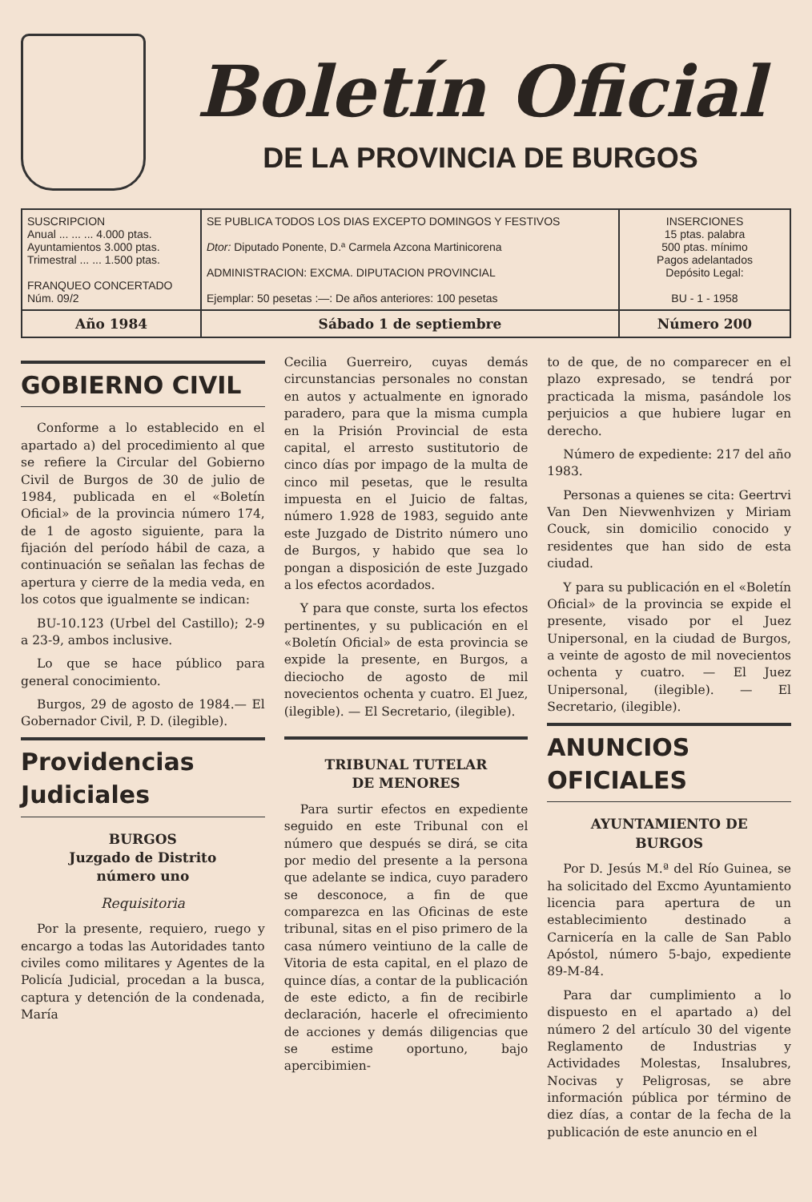Boletín Oficial
DE LA PROVINCIA DE BURGOS
| SUSCRIPCION Anual ... ... ... 4.000 ptas. Ayuntamientos 3.000 ptas. Trimestral ... ... 1.500 ptas. FRANQUEO CONCERTADO Núm. 09/2 | SE PUBLICA TODOS LOS DIAS EXCEPTO DOMINGOS Y FESTIVOS Dtor: Diputado Ponente, D.ª Carmela Azcona Martinicorena ADMINISTRACION: EXCMA. DIPUTACION PROVINCIAL Ejemplar: 50 pesetas :—: De años anteriores: 100 pesetas | INSERCIONES 15 ptas. palabra 500 ptas. mínimo Pagos adelantados Depósito Legal: BU - 1 - 1958 |
| Año 1984 | Sábado 1 de septiembre | Número 200 |
GOBIERNO CIVIL
Conforme a lo establecido en el apartado a) del procedimiento al que se refiere la Circular del Gobierno Civil de Burgos de 30 de julio de 1984, publicada en el «Boletín Oficial» de la provincia número 174, de 1 de agosto siguiente, para la fijación del período hábil de caza, a continuación se señalan las fechas de apertura y cierre de la media veda, en los cotos que igualmente se indican:
BU-10.123 (Urbel del Castillo); 2-9 a 23-9, ambos inclusive.
Lo que se hace público para general conocimiento.
Burgos, 29 de agosto de 1984.— El Gobernador Civil, P. D. (ilegible).
Providencias Judiciales
BURGOS
Juzgado de Distrito
número uno
Requisitoria
Por la presente, requiero, ruego y encargo a todas las Autoridades tanto civiles como militares y Agentes de la Policía Judicial, procedan a la busca, captura y detención de la condenada, María
Cecilia Guerreiro, cuyas demás circunstancias personales no constan en autos y actualmente en ignorado paradero, para que la misma cumpla en la Prisión Provincial de esta capital, el arresto sustitutorio de cinco días por impago de la multa de cinco mil pesetas, que le resulta impuesta en el Juicio de faltas, número 1.928 de 1983, seguido ante este Juzgado de Distrito número uno de Burgos, y habido que sea lo pongan a disposición de este Juzgado a los efectos acordados.
Y para que conste, surta los efectos pertinentes, y su publicación en el «Boletín Oficial» de esta provincia se expide la presente, en Burgos, a dieciocho de agosto de mil novecientos ochenta y cuatro. El Juez, (ilegible). — El Secretario, (ilegible).
TRIBUNAL TUTELAR
DE MENORES
Para surtir efectos en expediente seguido en este Tribunal con el número que después se dirá, se cita por medio del presente a la persona que adelante se indica, cuyo paradero se desconoce, a fin de que comparezca en las Oficinas de este tribunal, sitas en el piso primero de la casa número veintiuno de la calle de Vitoria de esta capital, en el plazo de quince días, a contar de la publicación de este edicto, a fin de recibirle declaración, hacerle el ofrecimiento de acciones y demás diligencias que se estime oportuno, bajo apercibimien-
to de que, de no comparecer en el plazo expresado, se tendrá por practicada la misma, pasándole los perjuicios a que hubiere lugar en derecho.
Número de expediente: 217 del año 1983.
Personas a quienes se cita: Geertrvi Van Den Nievwenhvizen y Miriam Couck, sin domicilio conocido y residentes que han sido de esta ciudad.
Y para su publicación en el «Boletín Oficial» de la provincia se expide el presente, visado por el Juez Unipersonal, en la ciudad de Burgos, a veinte de agosto de mil novecientos ochenta y cuatro. — El Juez Unipersonal, (ilegible). — El Secretario, (ilegible).
ANUNCIOS OFICIALES
AYUNTAMIENTO DE
BURGOS
Por D. Jesús M.ª del Río Guinea, se ha solicitado del Excmo Ayuntamiento licencia para apertura de un establecimiento destinado a Carnicería en la calle de San Pablo Apóstol, número 5-bajo, expediente 89-M-84.
Para dar cumplimiento a lo dispuesto en el apartado a) del número 2 del artículo 30 del vigente Reglamento de Industrias y Actividades Molestas, Insalubres, Nocivas y Peligrosas, se abre información pública por término de diez días, a contar de la fecha de la publicación de este anuncio en el